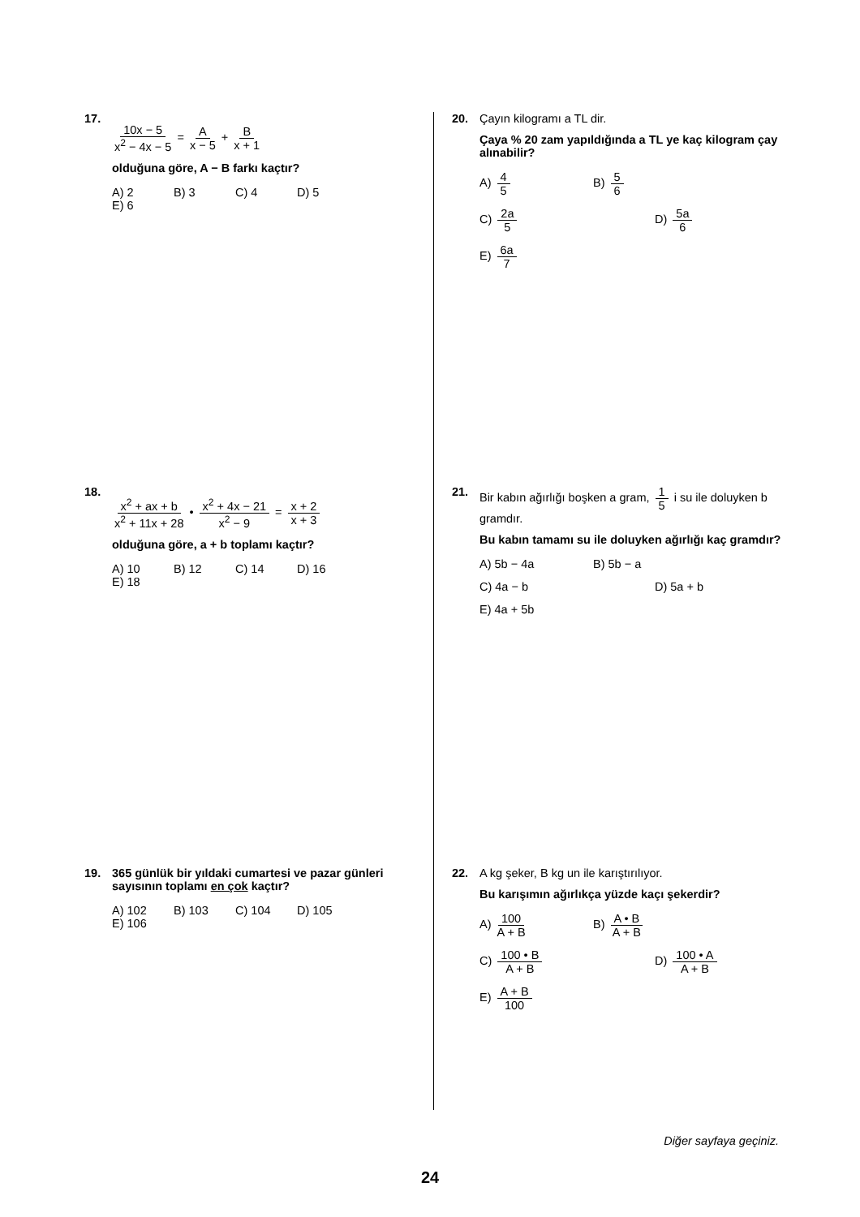17.
10x − 5 x<sup>2</sup> − 4x − 5 = A x − 5 + B x + 1
olduğuna göre, A − B farkı kaçtır?
A) 2
B) 3
C) 4
D) 5
E) 6
18.
x<sup>2</sup> + ax + b x<sup>2</sup> + 11x + 28 • x<sup>2</sup> + 4x − 21 x<sup>2</sup> − 9 = x + 2 x + 3
olduğuna göre, a + b toplamı kaçtır?
A) 10
B) 12
C) 14
D) 16
E) 18
19. 365 günlük bir yıldaki cumartesi ve pazar günleri sayısının toplamı en çok kaçtır?
A) 102
B) 103
C) 104
D) 105
E) 106
20. Çayın kilogramı a TL dir.
Çaya % 20 zam yapıldığında a TL ye kaç kilogram çay alınabilir?
A) 4 5
B) 5 6
C) 2a 5
D) 5a 6
E) 6a 7
21. Bir kabın ağırlığı boşken a gram, 1 5 i su ile doluyken b gramdır.
Bu kabın tamamı su ile doluyken ağırlığı kaç gramdır?
A) 5b − 4a
B) 5b − a
C) 4a − b
D) 5a + b
E) 4a + 5b
22. A kg şeker, B kg un ile karıştırılıyor.
Bu karışımın ağırlıkça yüzde kaçı şekerdir?
A) 100 A + B
B) A • B A + B
C) 100 • B A + B
D) 100 • A A + B
E) A + B 100
Diğer sayfaya geçiniz.
24